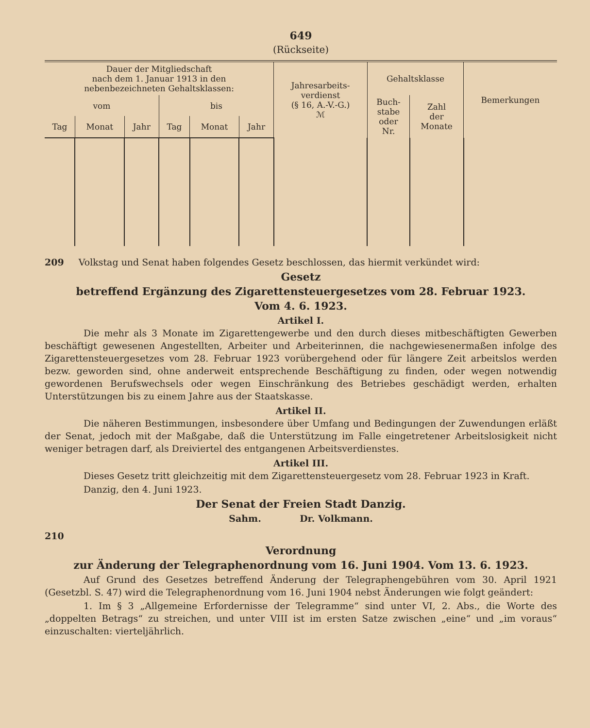649
(Rückseite)
| Dauer der Mitgliedschaft nach dem 1. Januar 1913 in den nebenbezeichneten Gehaltsklassen: | | | | | | Jahresarbeits- verdienst (§ 16, A.-V.-G.) ℳ | Gehaltsklasse | | Bemerkungen |
| --- | --- | --- | --- | --- | --- | --- | --- | --- | --- |
| vom | | | bis | | | | Buch- stabe oder Nr. | Zahl der Monate | |
| Tag | Monat | Jahr | Tag | Monat | Jahr | | | | |
209 Volkstag und Senat haben folgendes Gesetz beschlossen, das hiermit verkündet wird:
Gesetz
betreffend Ergänzung des Zigarettensteuergesetzes vom 28. Februar 1923.
Vom 4. 6. 1923.
Artikel I.
Die mehr als 3 Monate im Zigarettengewerbe und den durch dieses mitbeschäftigten Gewerben beschäftigt gewesenen Angestellten, Arbeiter und Arbeiterinnen, die nachgewiesenermaßen infolge des Zigarettensteuergesetzes vom 28. Februar 1923 vorübergehend oder für längere Zeit arbeitslos werden bezw. geworden sind, ohne anderweit entsprechende Beschäftigung zu finden, oder wegen notwendig gewordenen Berufswechsels oder wegen Einschränkung des Betriebes geschädigt werden, erhalten Unterstützungen bis zu einem Jahre aus der Staatskasse.
Artikel II.
Die näheren Bestimmungen, insbesondere über Umfang und Bedingungen der Zuwendungen erläßt der Senat, jedoch mit der Maßgabe, daß die Unterstützung im Falle eingetretener Arbeitslosigkeit nicht weniger betragen darf, als Dreiviertel des entgangenen Arbeitsverdienstes.
Artikel III.
Dieses Gesetz tritt gleichzeitig mit dem Zigarettensteuergesetz vom 28. Februar 1923 in Kraft.
Danzig, den 4. Juni 1923.
Der Senat der Freien Stadt Danzig.
Sahm. Dr. Volkmann.
210
Verordnung
zur Änderung der Telegraphenordnung vom 16. Juni 1904. Vom 13. 6. 1923.
Auf Grund des Gesetzes betreffend Änderung der Telegraphengebühren vom 30. April 1921 (Gesetzbl. S. 47) wird die Telegraphenordnung vom 16. Juni 1904 nebst Änderungen wie folgt geändert:
1. Im § 3 „Allgemeine Erfordernisse der Telegramme“ sind unter VI, 2. Abs., die Worte des „doppelten Betrags“ zu streichen, und unter VIII ist im ersten Satze zwischen „eine“ und „im voraus“ einzuschalten: vierteljährlich.